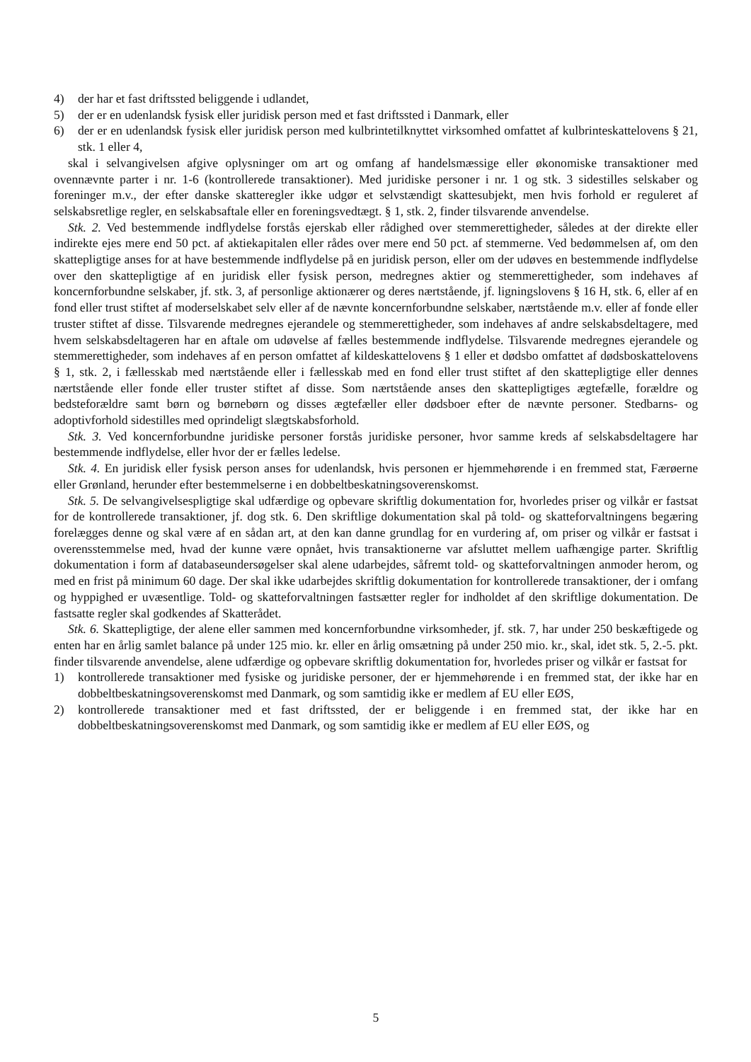4) der har et fast driftssted beliggende i udlandet,
5) der er en udenlandsk fysisk eller juridisk person med et fast driftssted i Danmark, eller
6) der er en udenlandsk fysisk eller juridisk person med kulbrintetilknyttet virksomhed omfattet af kulbrinteskattelovens § 21, stk. 1 eller 4,
skal i selvangivelsen afgive oplysninger om art og omfang af handelsmæssige eller økonomiske transaktioner med ovennævnte parter i nr. 1-6 (kontrollerede transaktioner). Med juridiske personer i nr. 1 og stk. 3 sidestilles selskaber og foreninger m.v., der efter danske skatteregler ikke udgør et selvstændigt skattesubjekt, men hvis forhold er reguleret af selskabsretlige regler, en selskabsaftale eller en foreningsvedtægt. § 1, stk. 2, finder tilsvarende anvendelse.
Stk. 2. Ved bestemmende indflydelse forstås ejerskab eller rådighed over stemmerettigheder, således at der direkte eller indirekte ejes mere end 50 pct. af aktiekapitalen eller rådes over mere end 50 pct. af stemmerne. Ved bedømmelsen af, om den skattepligtige anses for at have bestemmende indflydelse på en juridisk person, eller om der udøves en bestemmende indflydelse over den skattepligtige af en juridisk eller fysisk person, medregnes aktier og stemmerettigheder, som indehaves af koncernforbundne selskaber, jf. stk. 3, af personlige aktionærer og deres nærtstående, jf. ligningslovens § 16 H, stk. 6, eller af en fond eller trust stiftet af moderselskabet selv eller af de nævnte koncernforbundne selskaber, nærtstående m.v. eller af fonde eller truster stiftet af disse. Tilsvarende medregnes ejerandele og stemmerettigheder, som indehaves af andre selskabsdeltagere, med hvem selskabsdeltageren har en aftale om udøvelse af fælles bestemmende indflydelse. Tilsvarende medregnes ejerandele og stemmerettigheder, som indehaves af en person omfattet af kildeskattelovens § 1 eller et dødsbo omfattet af dødsboskattelovens § 1, stk. 2, i fællesskab med nærtstående eller i fællesskab med en fond eller trust stiftet af den skattepligtige eller dennes nærtstående eller fonde eller truster stiftet af disse. Som nærtstående anses den skattepligtiges ægtefælle, forældre og bedsteforældre samt børn og børnebørn og disses ægtefæller eller dødsboer efter de nævnte personer. Stedbarns- og adoptivforhold sidestilles med oprindeligt slægtskabsforhold.
Stk. 3. Ved koncernforbundne juridiske personer forstås juridiske personer, hvor samme kreds af selskabsdeltagere har bestemmende indflydelse, eller hvor der er fælles ledelse.
Stk. 4. En juridisk eller fysisk person anses for udenlandsk, hvis personen er hjemmehørende i en fremmed stat, Færøerne eller Grønland, herunder efter bestemmelserne i en dobbeltbeskatningsoverenskomst.
Stk. 5. De selvangivelsespligtige skal udfærdige og opbevare skriftlig dokumentation for, hvorledes priser og vilkår er fastsat for de kontrollerede transaktioner, jf. dog stk. 6. Den skriftlige dokumentation skal på told- og skatteforvaltningens begæring forelægges denne og skal være af en sådan art, at den kan danne grundlag for en vurdering af, om priser og vilkår er fastsat i overensstemmelse med, hvad der kunne være opnået, hvis transaktionerne var afsluttet mellem uafhængige parter. Skriftlig dokumentation i form af databaseundersøgelser skal alene udarbejdes, såfremt told- og skatteforvaltningen anmoder herom, og med en frist på minimum 60 dage. Der skal ikke udarbejdes skriftlig dokumentation for kontrollerede transaktioner, der i omfang og hyppighed er uvæsentlige. Told- og skatteforvaltningen fastsætter regler for indholdet af den skriftlige dokumentation. De fastsatte regler skal godkendes af Skatterådet.
Stk. 6. Skattepligtige, der alene eller sammen med koncernforbundne virksomheder, jf. stk. 7, har under 250 beskæftigede og enten har en årlig samlet balance på under 125 mio. kr. eller en årlig omsætning på under 250 mio. kr., skal, idet stk. 5, 2.-5. pkt. finder tilsvarende anvendelse, alene udfærdige og opbevare skriftlig dokumentation for, hvorledes priser og vilkår er fastsat for
1) kontrollerede transaktioner med fysiske og juridiske personer, der er hjemmehørende i en fremmed stat, der ikke har en dobbeltbeskatningsoverenskomst med Danmark, og som samtidig ikke er medlem af EU eller EØS,
2) kontrollerede transaktioner med et fast driftssted, der er beliggende i en fremmed stat, der ikke har en dobbeltbeskatningsoverenskomst med Danmark, og som samtidig ikke er medlem af EU eller EØS, og
5